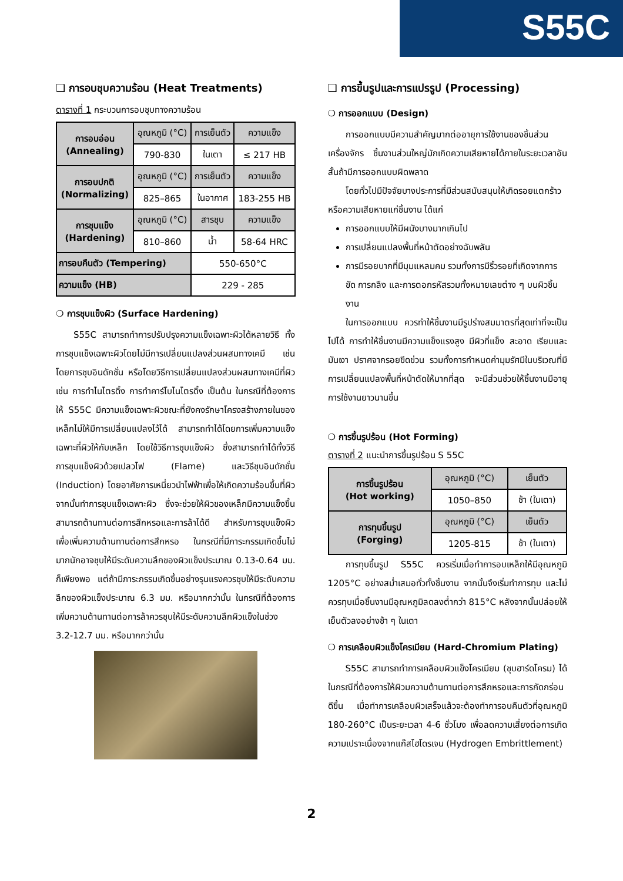S55C
❑ การอบชุบความร้อน (Heat Treatments)
ตารางที่ 1 กระบวนการอบชุบทางความร้อน
| การอบอ่อน (Annealing) | อุณหภูมิ (°C) | การเย็นตัว | ความแข็ง |
| | 790-830 | ในเตา | ≤ 217 HB |
| การอบปกติ (Normalizing) | อุณหภูมิ (°C) | การเย็นตัว | ความแข็ง |
| | 825–865 | ในอากาศ | 183-255 HB |
| การชุบแข็ง (Hardening) | อุณหภูมิ (°C) | สารชุบ | ความแข็ง |
| | 810–860 | น้ำ | 58-64 HRC |
| การอบคืนตัว (Tempering) | | 550-650°C | |
| ความแข็ง (HB) | | 229 - 285 | |
❍ การชุบแข็งผิว (Surface Hardening)
S55C สามารถทำการปรับปรุงความแข็งเฉพาะผิวได้หลายวิธี ทั้งการชุบแข็งเฉพาะผิวโดยไม่มีการเปลี่ยนแปลงส่วนผสมทางเคมี เช่น โดยการชุบอินดักชั่น หรือโดยวิธีการเปลี่ยนแปลงส่วนผสมทางเคมีที่ผิว เช่น การทำไนไตรดิ้ง การทำคาร์โบไนไตรดิ้ง เป็นต้น ในกรณีที่ต้องการให้ S55C มีความแข็งเฉพาะผิวขณะที่ยังคงรักษาโครงสร้างภายในของเหล็กไม่ให้มีการเปลี่ยนแปลงไว้ได้ สามารถทำได้โดยการเพิ่มความแข็งเฉพาะที่ผิวให้กับเหล็ก โดยใช้วิธีการชุบแข็งผิว ซึ่งสามารถทำได้ทั้งวิธีการชุบแข็งผิวด้วยเปลวไฟ (Flame) และวิธีชุบอินดักชั่น (Induction) โดยอาศัยการเหนี่ยวนำไฟฟ้าเพื่อให้เกิดความร้อนขึ้นที่ผิว จากนั้นทำการชุบแข็งเฉพาะผิว ซึ่งจะช่วยให้ผิวของเหล็กมีความแข็งขึ้นสามารถต้านทานต่อการสึกหรอและการล้าได้ดี สำหรับการชุบแข็งผิวเพื่อเพิ่มความต้านทานต่อการสึกหรอ ในกรณีที่มีภาระกรรมเกิดขึ้นไม่มากนักอาจชุบให้มีระดับความลึกของผิวแข็งประมาณ 0.13-0.64 มม. ก็เพียงพอ แต่ถ้ามีภาระกรรมเกิดขึ้นอย่างรุนแรงควรชุบให้มีระดับความลึกของผิวแข็งประมาณ 6.3 มม. หรือมากกว่านั้น ในกรณีที่ต้องการเพิ่มความต้านทานต่อการล้าควรชุบให้มีระดับความลึกผิวแข็งในช่วง 3.2-12.7 มม. หรือมากกว่านั้น
❑ การขึ้นรูปและการแปรรูป (Processing)
❍ การออกแบบ (Design)
การออกแบบมีความสำคัญมากต่ออายุการใช้งานของชิ้นส่วนเครื่องจักร ชิ้นงานส่วนใหญ่มักเกิดความเสียหายได้ภายในระยะเวลาอันสั้นถ้ามีการออกแบบผิดพลาด
โดยทั่วไปมีปัจจัยบางประการที่มีส่วนสนับสนุนให้เกิดรอยแตกร้าวหรือความเสียหายแก่ชิ้นงาน ได้แก่
การออกแบบให้มีผนังบางมากเกินไป
การเปลี่ยนแปลงพื้นที่หน้าตัดอย่างฉับพลัน
การมีรอยบากที่มีมุมแหลมคม รวมทั้งการมีริ้วรอยที่เกิดจากการขัด การกลึง และการตอกรหัสรวมทั้งหมายเลขต่าง ๆ บนผิวชิ้นงาน
ในการออกแบบ ควรทำให้ชิ้นงานมีรูปร่างสมมาตรที่สุดเท่าที่จะเป็นไปได้ การทำให้ชิ้นงานมีความแข็งแรงสูง มีผิวที่แข็ง สะอาด เรียบและมันเงา ปราศจากรอยขีดข่วน รวมทั้งการกำหนดค่ามุมรัศมีในบริเวณที่มีการเปลี่ยนแปลงพื้นที่หน้าตัดให้มากที่สุด จะมีส่วนช่วยให้ชิ้นงานมีอายุการใช้งานยาวนานขึ้น
❍ การขึ้นรูปร้อน (Hot Forming)
ตารางที่ 2 แนะนำการขึ้นรูปร้อน S 55C
| การขึ้นรูปร้อน (Hot working) | อุณหภูมิ (°C) | เย็นตัว |
| | 1050–850 | ช้า (ในเตา) |
| การทุบขึ้นรูป (Forging) | อุณหภูมิ (°C) | เย็นตัว |
| | 1205-815 | ช้า (ในเตา) |
การทุบขึ้นรูป S55C ควรเริ่มเมื่อทำการอบเหล็กให้มีอุณหภูมิ 1205°C อย่างสม่ำเสมอทั่วทั้งชิ้นงาน จากนั้นจึงเริ่มทำการทุบ และไม่ควรทุบเมื่อชิ้นงานมีอุณหภูมิลดลงต่ำกว่า 815°C หลังจากนั้นปล่อยให้เย็นตัวลงอย่างช้า ๆ ในเตา
❍ การเคลือบผิวแข็งโครเมียม (Hard-Chromium Plating)
S55C สามารถทำการเคลือบผิวแข็งโครเมียม (ชุบฮาร์ดโครม) ได้ในกรณีที่ต้องการให้ผิวมความต้านทานต่อการสึกหรอและการกัดกร่อนดีขึ้น เมื่อทำการเคลือบผิวเสร็จแล้วจะต้องทำการอบคืนตัวที่อุณหภูมิ 180-260°C เป็นระยะเวลา 4-6 ชั่วโมง เพื่อลดความเสี่ยงต่อการเกิดความเปราะเนื่องจากแก๊สไฮโดรเจน (Hydrogen Embrittlement)
2